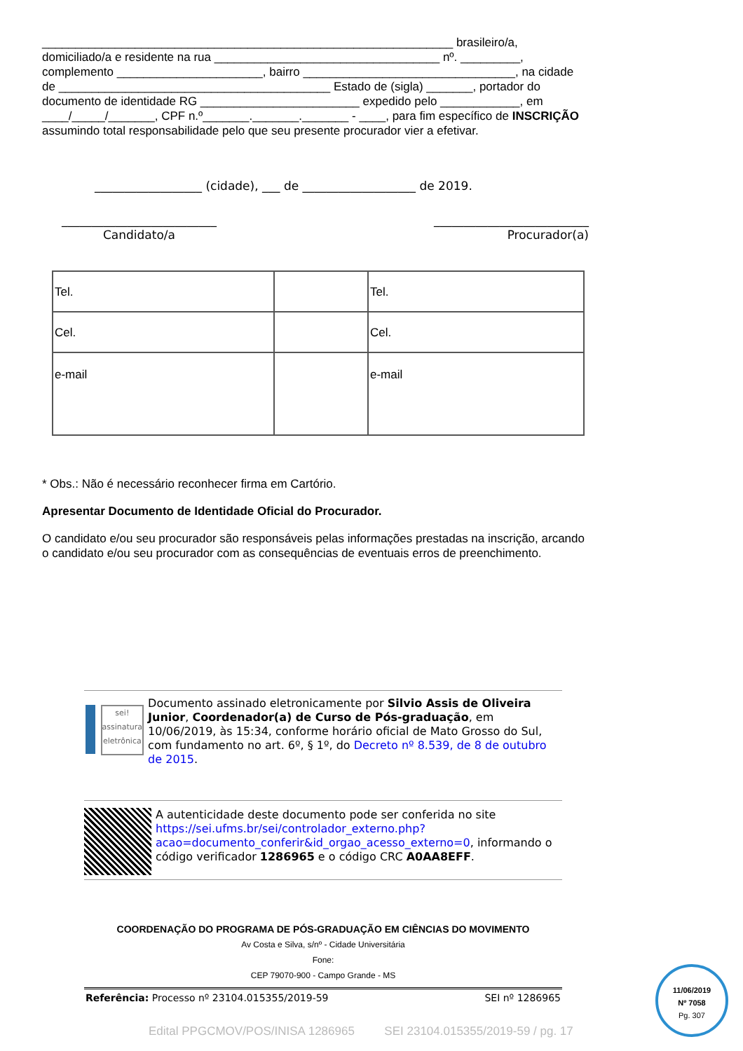______________________________________________________________ brasileiro/a, domiciliado/a e residente na rua __________________________________ nº. _________, complemento ______________________, bairro ________________________________, na cidade de _________________________________________ Estado de (sigla) _______, portador do documento de identidade RG ________________________ expedido pelo ____________, em ____/_____/_______, CPF n.º_______._______._______ - ____, para fim específico de INSCRIÇÃO assumindo total responsabilidade pelo que seu presente procurador vier a efetivar.
__________________ (cidade), ___ de ___________________ de 2019.
__________________________
Candidato/a
__________________________
Procurador(a)
| Tel. | | Tel. |
| Cel. | | Cel. |
| e-mail | | e-mail |
* Obs.: Não é necessário reconhecer firma em Cartório.
Apresentar Documento de Identidade Oficial do Procurador.
O candidato e/ou seu procurador são responsáveis pelas informações prestadas na inscrição, arcando o candidato e/ou seu procurador com as consequências de eventuais erros de preenchimento.
sei!
assinatura eletrônica
Documento assinado eletronicamente por Silvio Assis de Oliveira Junior, Coordenador(a) de Curso de Pós-graduação, em 10/06/2019, às 15:34, conforme horário oficial de Mato Grosso do Sul, com fundamento no art. 6º, § 1º, do Decreto nº 8.539, de 8 de outubro de 2015.
A autenticidade deste documento pode ser conferida no site https://sei.ufms.br/sei/controlador_externo.php?acao=documento_conferir&id_orgao_acesso_externo=0, informando o código verificador 1286965 e o código CRC A0AA8EFF.
COORDENAÇÃO DO PROGRAMA DE PÓS-GRADUAÇÃO EM CIÊNCIAS DO MOVIMENTO
Av Costa e Silva, s/nº - Cidade Universitária
Fone:
CEP 79070-900 - Campo Grande - MS
Referência: Processo nº 23104.015355/2019-59 SEI nº 1286965
11/06/2019
Nº 7058
Pg. 307
Edital PPGCMOV/POS/INISA 1286965 SEI 23104.015355/2019-59 / pg. 17